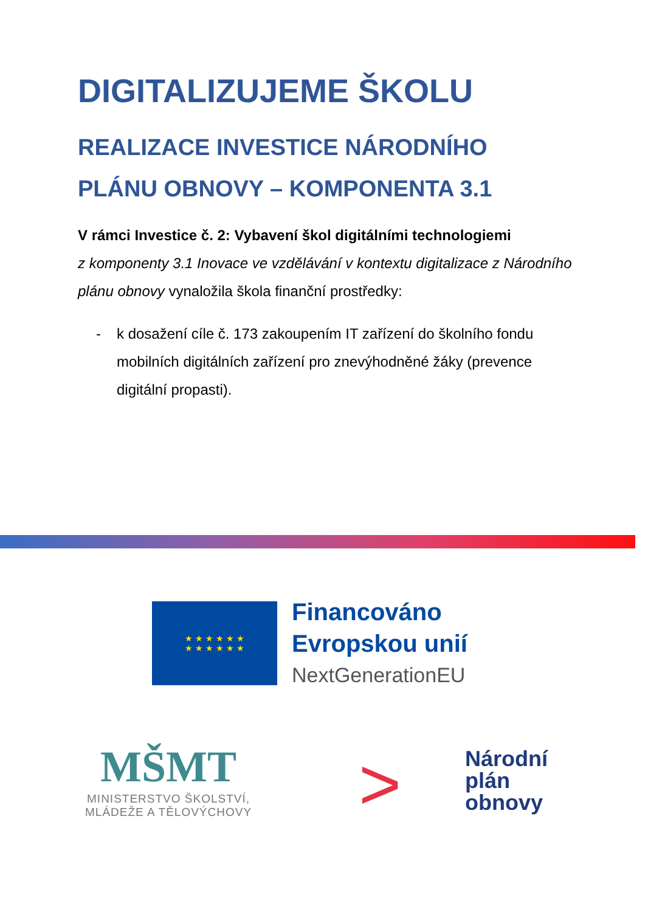DIGITALIZUJEME ŠKOLU
REALIZACE INVESTICE NÁRODNÍHO
PLÁNU OBNOVY – KOMPONENTA 3.1
V rámci Investice č. 2: Vybavení škol digitálními technologiemi
z komponenty 3.1 Inovace ve vzdělávání v kontextu digitalizace z Národního plánu obnovy vynaložila škola finanční prostředky:
- k dosažení cíle č. 173 zakoupením IT zařízení do školního fondu mobilních digitálních zařízení pro znevýhodněné žáky (prevence digitální propasti).
★ ★ ★ ★ ★ ★
★ ★ ★ ★ ★ ★
Financováno
Evropskou unií
NextGenerationEU
MŠMT
MINISTERSTVO ŠKOLSTVÍ,
MLÁDEŽE A TĚLOVÝCHOVY
>
Národní
plán
obnovy